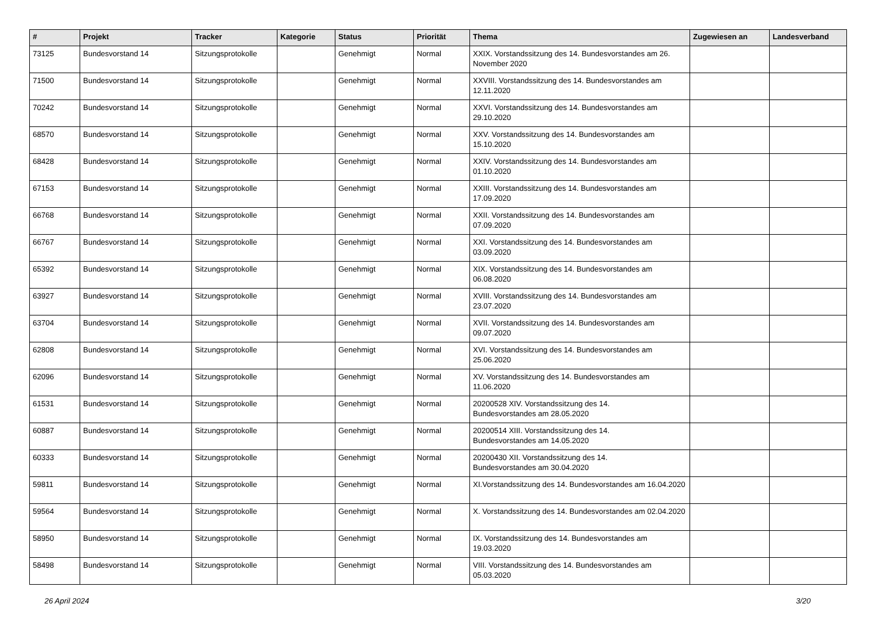| # | Projekt | Tracker | Kategorie | Status | Priorität | Thema | Zugewiesen an | Landesverband |
| --- | --- | --- | --- | --- | --- | --- | --- | --- |
| 73125 | Bundesvorstand 14 | Sitzungsprotokolle | | Genehmigt | Normal | XXIX. Vorstandssitzung des 14. Bundesvorstandes am 26. November 2020 | | |
| 71500 | Bundesvorstand 14 | Sitzungsprotokolle | | Genehmigt | Normal | XXVIII. Vorstandssitzung des 14. Bundesvorstandes am 12.11.2020 | | |
| 70242 | Bundesvorstand 14 | Sitzungsprotokolle | | Genehmigt | Normal | XXVI. Vorstandssitzung des 14. Bundesvorstandes am 29.10.2020 | | |
| 68570 | Bundesvorstand 14 | Sitzungsprotokolle | | Genehmigt | Normal | XXV. Vorstandssitzung des 14. Bundesvorstandes am 15.10.2020 | | |
| 68428 | Bundesvorstand 14 | Sitzungsprotokolle | | Genehmigt | Normal | XXIV. Vorstandssitzung des 14. Bundesvorstandes am 01.10.2020 | | |
| 67153 | Bundesvorstand 14 | Sitzungsprotokolle | | Genehmigt | Normal | XXIII. Vorstandssitzung des 14. Bundesvorstandes am 17.09.2020 | | |
| 66768 | Bundesvorstand 14 | Sitzungsprotokolle | | Genehmigt | Normal | XXII. Vorstandssitzung des 14. Bundesvorstandes am 07.09.2020 | | |
| 66767 | Bundesvorstand 14 | Sitzungsprotokolle | | Genehmigt | Normal | XXI. Vorstandssitzung des 14. Bundesvorstandes am 03.09.2020 | | |
| 65392 | Bundesvorstand 14 | Sitzungsprotokolle | | Genehmigt | Normal | XIX. Vorstandssitzung des 14. Bundesvorstandes am 06.08.2020 | | |
| 63927 | Bundesvorstand 14 | Sitzungsprotokolle | | Genehmigt | Normal | XVIII. Vorstandssitzung des 14. Bundesvorstandes am 23.07.2020 | | |
| 63704 | Bundesvorstand 14 | Sitzungsprotokolle | | Genehmigt | Normal | XVII. Vorstandssitzung des 14. Bundesvorstandes am 09.07.2020 | | |
| 62808 | Bundesvorstand 14 | Sitzungsprotokolle | | Genehmigt | Normal | XVI. Vorstandssitzung des 14. Bundesvorstandes am 25.06.2020 | | |
| 62096 | Bundesvorstand 14 | Sitzungsprotokolle | | Genehmigt | Normal | XV. Vorstandssitzung des 14. Bundesvorstandes am 11.06.2020 | | |
| 61531 | Bundesvorstand 14 | Sitzungsprotokolle | | Genehmigt | Normal | 20200528 XIV. Vorstandssitzung des 14. Bundesvorstandes am 28.05.2020 | | |
| 60887 | Bundesvorstand 14 | Sitzungsprotokolle | | Genehmigt | Normal | 20200514 XIII. Vorstandssitzung des 14. Bundesvorstandes am 14.05.2020 | | |
| 60333 | Bundesvorstand 14 | Sitzungsprotokolle | | Genehmigt | Normal | 20200430 XII. Vorstandssitzung des 14. Bundesvorstandes am 30.04.2020 | | |
| 59811 | Bundesvorstand 14 | Sitzungsprotokolle | | Genehmigt | Normal | XI.Vorstandssitzung des 14. Bundesvorstandes am 16.04.2020 | | |
| 59564 | Bundesvorstand 14 | Sitzungsprotokolle | | Genehmigt | Normal | X. Vorstandssitzung des 14. Bundesvorstandes am 02.04.2020 | | |
| 58950 | Bundesvorstand 14 | Sitzungsprotokolle | | Genehmigt | Normal | IX. Vorstandssitzung des 14. Bundesvorstandes am 19.03.2020 | | |
| 58498 | Bundesvorstand 14 | Sitzungsprotokolle | | Genehmigt | Normal | VIII. Vorstandssitzung des 14. Bundesvorstandes am 05.03.2020 | | |
26 April 2024 3/20